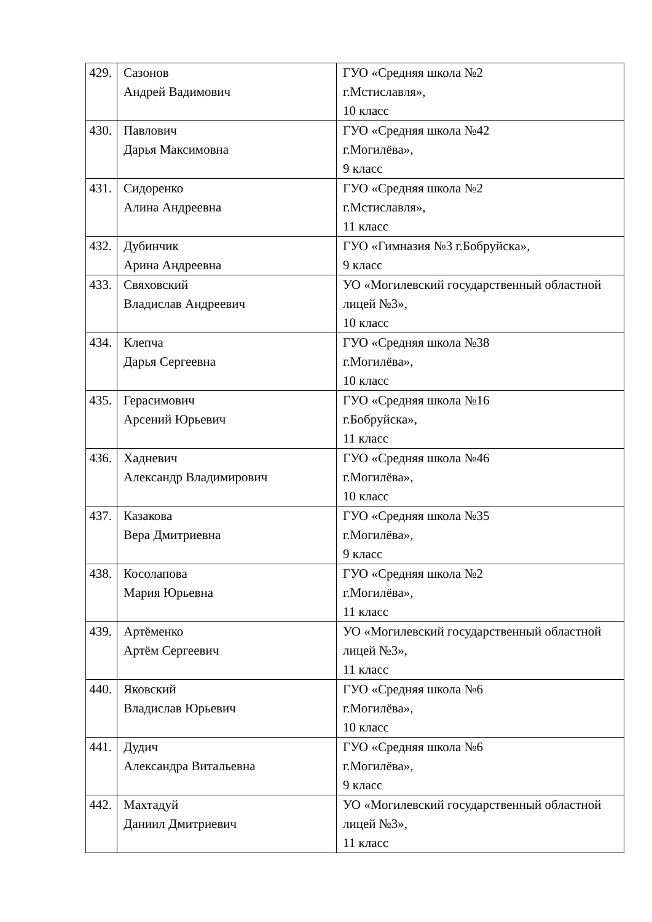| 429. | Сазонов Андрей Вадимович | ГУО «Средняя школа №2 г.Мстиславля», 10 класс |
| 430. | Павлович Дарья Максимовна | ГУО «Средняя школа №42 г.Могилёва», 9 класс |
| 431. | Сидоренко Алина Андреевна | ГУО «Средняя школа №2 г.Мстиславля», 11 класс |
| 432. | Дубинчик Арина Андреевна | ГУО «Гимназия №3 г.Бобруйска», 9 класс |
| 433. | Свяховский Владислав Андреевич | УО «Могилевский государственный областной лицей №3», 10 класс |
| 434. | Клепча Дарья Сергеевна | ГУО «Средняя школа №38 г.Могилёва», 10 класс |
| 435. | Герасимович Арсений Юрьевич | ГУО «Средняя школа №16 г.Бобруйска», 11 класс |
| 436. | Хадневич Александр Владимирович | ГУО «Средняя школа №46 г.Могилёва», 10 класс |
| 437. | Казакова Вера Дмитриевна | ГУО «Средняя школа №35 г.Могилёва», 9 класс |
| 438. | Косолапова Мария Юрьевна | ГУО «Средняя школа №2 г.Могилёва», 11 класс |
| 439. | Артёменко Артём Сергеевич | УО «Могилевский государственный областной лицей №3», 11 класс |
| 440. | Яковский Владислав Юрьевич | ГУО «Средняя школа №6 г.Могилёва», 10 класс |
| 441. | Дудич Александра Витальевна | ГУО «Средняя школа №6 г.Могилёва», 9 класс |
| 442. | Махтадуй Даниил Дмитриевич | УО «Могилевский государственный областной лицей №3», 11 класс |